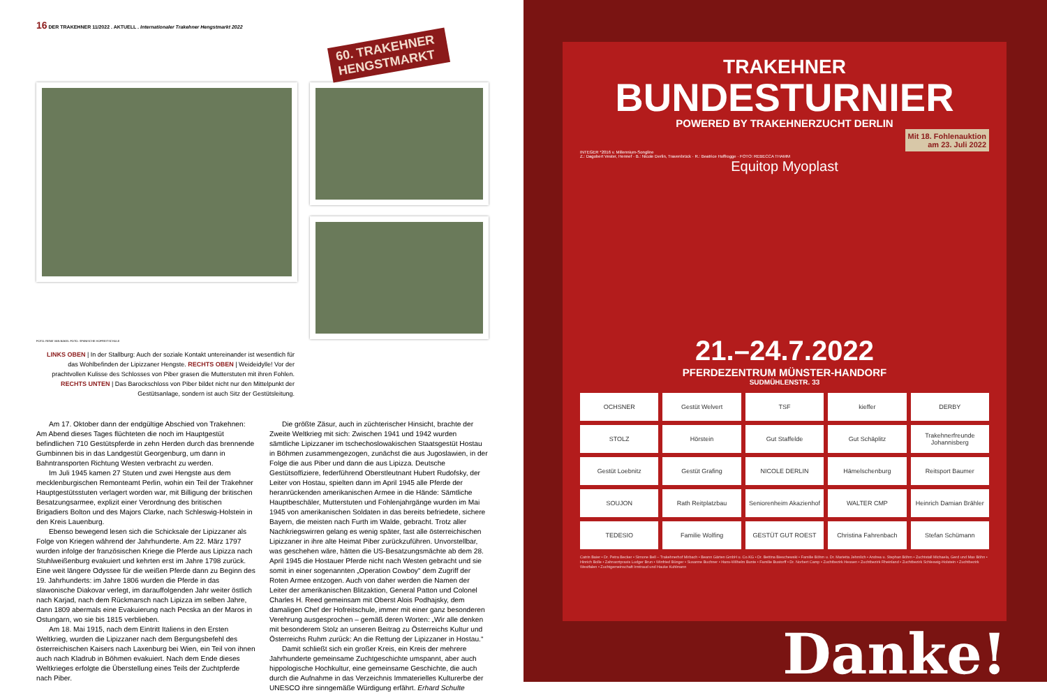16 DER TRAKEHNER 11/2022 . AKTUELL . Internationaler Trakehner Hengstmarkt 2022
60. TRAKEHNER HENGSTMARKT
FOTO: RENE VAN BAKEL FOTO: SPANISCHE HOFREITSCHULE
LINKS OBEN | In der Stallburg: Auch der soziale Kontakt untereinander ist wesentlich für das Wohlbefinden der Lipizzaner Hengste. RECHTS OBEN | Weideidylle! Vor der prachtvollen Kulisse des Schlosses von Piber grasen die Mutterstuten mit ihren Fohlen. RECHTS UNTEN | Das Barockschloss von Piber bildet nicht nur den Mittelpunkt der Gestütsanlage, sondern ist auch Sitz der Gestütsleitung.
Am 17. Oktober dann der endgültige Abschied von Trakehnen: Am Abend dieses Tages flüchteten die noch im Hauptgestüt befindlichen 710 Gestütspferde in zehn Herden durch das brennende Gumbinnen bis in das Landgestüt Georgenburg, um dann in Bahntransporten Richtung Westen verbracht zu werden.
Im Juli 1945 kamen 27 Stuten und zwei Hengste aus dem mecklenburgischen Remonteamt Perlin, wohin ein Teil der Trakehner Hauptgestütsstuten verlagert worden war, mit Billigung der britischen Besatzungsarmee, explizit einer Verordnung des britischen Brigadiers Bolton und des Majors Clarke, nach Schleswig-Holstein in den Kreis Lauenburg.
Ebenso bewegend lesen sich die Schicksale der Lipizzaner als Folge von Kriegen während der Jahrhunderte. Am 22. März 1797 wurden infolge der französischen Kriege die Pferde aus Lipizza nach Stuhlweißenburg evakuiert und kehrten erst im Jahre 1798 zurück. Eine weit längere Odyssee für die weißen Pferde dann zu Beginn des 19. Jahrhunderts: im Jahre 1806 wurden die Pferde in das slawonische Diakovar verlegt, im darauffolgenden Jahr weiter östlich nach Karjad, nach dem Rückmarsch nach Lipizza im selben Jahre, dann 1809 abermals eine Evakuierung nach Pecska an der Maros in Ostungarn, wo sie bis 1815 verblieben.
Am 18. Mai 1915, nach dem Eintritt Italiens in den Ersten Weltkrieg, wurden die Lipizzaner nach dem Bergungsbefehl des österreichischen Kaisers nach Laxenburg bei Wien, ein Teil von ihnen auch nach Kladrub in Böhmen evakuiert. Nach dem Ende dieses Weltkrieges erfolgte die Überstellung eines Teils der Zuchtpferde nach Piber.
Die größte Zäsur, auch in züchterischer Hinsicht, brachte der Zweite Weltkrieg mit sich: Zwischen 1941 und 1942 wurden sämtliche Lipizzaner im tschechoslowakischen Staatsgestüt Hostau in Böhmen zusammengezogen, zunächst die aus Jugoslawien, in der Folge die aus Piber und dann die aus Lipizza. Deutsche Gestütsoffiziere, federführend Oberstleutnant Hubert Rudofsky, der Leiter von Hostau, spielten dann im April 1945 alle Pferde der heranrückenden amerikanischen Armee in die Hände: Sämtliche Hauptbeschäler, Mutterstuten und Fohlenjahrgänge wurden im Mai 1945 von amerikanischen Soldaten in das bereits befriedete, sichere Bayern, die meisten nach Furth im Walde, gebracht. Trotz aller Nachkriegswirren gelang es wenig später, fast alle österreichischen Lipizzaner in ihre alte Heimat Piber zurückzuführen. Unvorstellbar, was geschehen wäre, hätten die US-Besatzungsmächte ab dem 28. April 1945 die Hostauer Pferde nicht nach Westen gebracht und sie somit in einer sogenannten „Operation Cowboy“ dem Zugriff der Roten Armee entzogen. Auch von daher werden die Namen der Leiter der amerikanischen Blitzaktion, General Patton und Colonel Charles H. Reed gemeinsam mit Oberst Alois Podhajsky, dem damaligen Chef der Hofreitschule, immer mit einer ganz besonderen Verehrung ausgesprochen – gemäß deren Worten: „Wir alle denken mit besonderem Stolz an unseren Beitrag zu Österreichs Kultur und Österreichs Ruhm zurück: An die Rettung der Lipizzaner in Hostau.“
Damit schließt sich ein großer Kreis, ein Kreis der mehrere Jahrhunderte gemeinsame Zuchtgeschichte umspannt, aber auch hippologische Hochkultur, eine gemeinsame Geschichte, die auch durch die Aufnahme in das Verzeichnis Immaterielles Kulturerbe der UNESCO ihre sinngemäße Würdigung erfährt. Erhard Schulte
TRAKEHNER
BUNDESTURNIER
POWERED BY TRAKEHNERZUCHT DERLIN
Mit 18. Fohlenauktion
am 23. Juli 2022
INTEGER *2016 v. Millennium-Songline
Z.: Dagobert Vester, Hennef · B.: Nicole Derlin, Travenbrück · R.: Beatrice Hoffrogge · FOTO: REBECCA THAMM
Equitop Myoplast
21.–24.7.2022
PFERDEZENTRUM MÜNSTER-HANDORF
SUDMÜHLENSTR. 33
OCHSNER
Gestüt Welvert
TSF
kieffer
DERBY
STOLZ
Hörstein
Gut Staffelde
Gut Schäplitz
Trakehnerfreunde Johannisberg
Gestüt Loebnitz
Gestüt Grafing
NICOLE DERLIN
Hämelschenburg
Reitsport Baumer
SOUJON
Rath Reitplatzbau
Seniorenheim Akazienhof
WALTER CMP
Heinrich Damian Brähler
TEDESIO
Familie Wolfing
GESTÜT GUT ROEST
Christina Fahrenbach
Stefan Schümann
Catrin Baier • Dr. Petra Becker • Simone Bell – Trakehnerhof Mirbach • Beann Gärten GmbH u. Co.KG • Dr. Bettina Bieschewski • Familie Böhm u. Dr. Marietta Jehmlich • Andrea u. Stephan Böhm • Zuchtstall Michaela, Gerd und Max Böhn • Hinrich Bolle • Zahnarztpraxis Ludger Brun • Winfried Bünger • Susanne Buchner • Hans-Wilhelm Bunte • Familie Bustorff • Dr. Norbert Camp • Zuchtbezirk Hessen • Zuchtbezirk Rheinland • Zuchtbezirk Schleswig-Holstein • Zuchtbezirk Westfalen • Zuchtgemeinschaft Irmtraud und Hauke Kuhlmann
Danke!